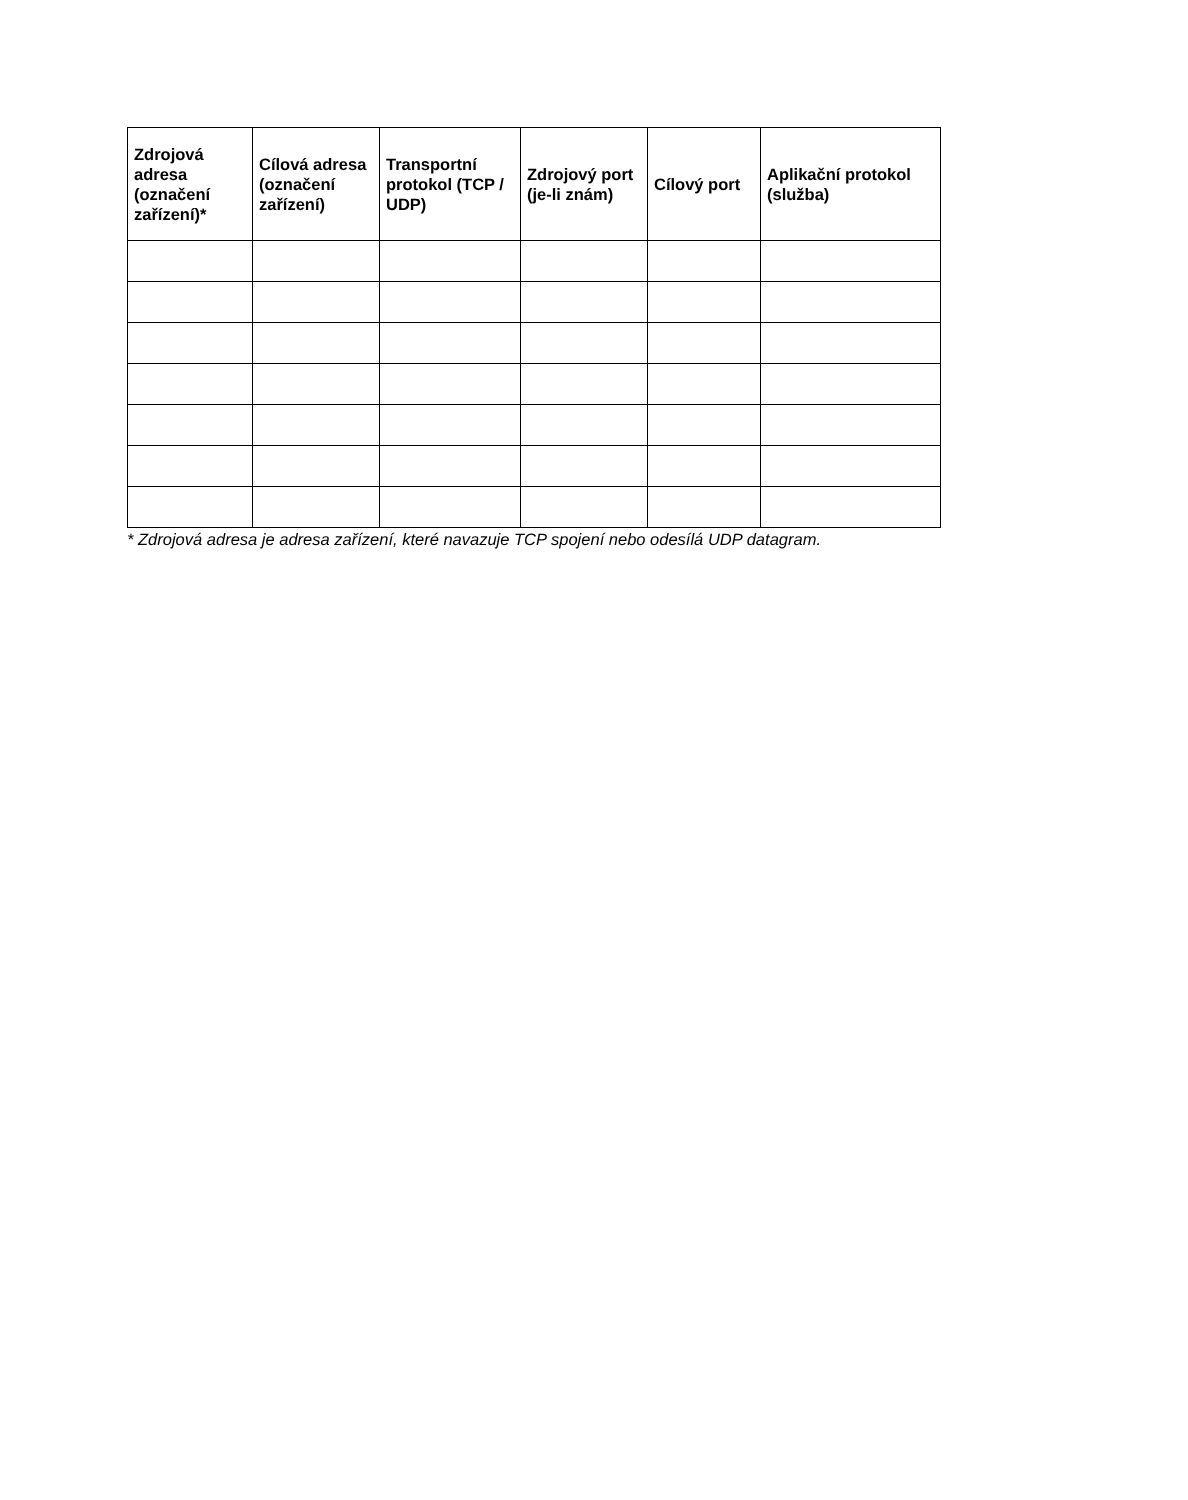| Zdrojová adresa (označení zařízení)* | Cílová adresa (označení zařízení) | Transportní protokol (TCP / UDP) | Zdrojový port (je-li znám) | Cílový port | Aplikační protokol (služba) |
| --- | --- | --- | --- | --- | --- |
* Zdrojová adresa je adresa zařízení, které navazuje TCP spojení nebo odesílá UDP datagram.